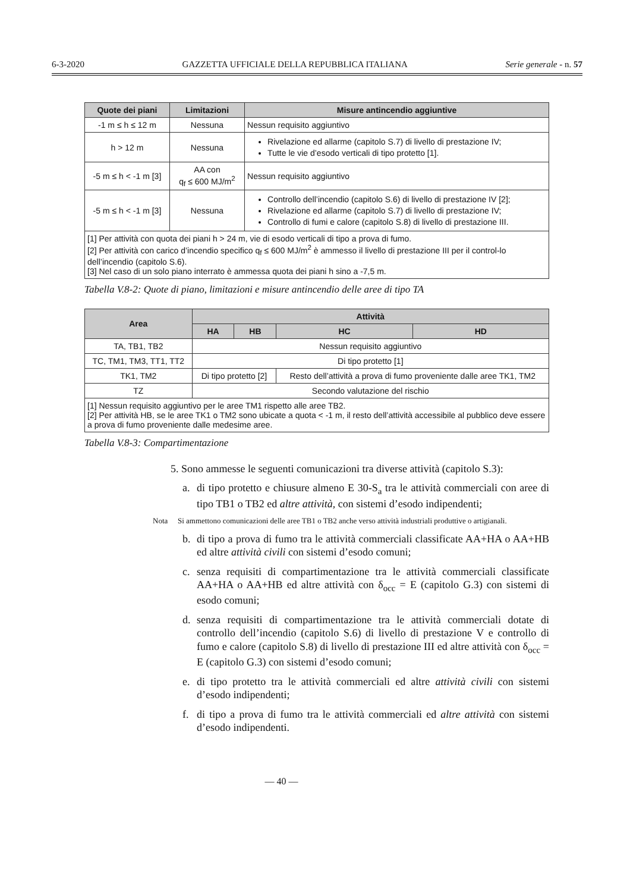6-3-2020 GAZZETTA UFFICIALE DELLA REPUBBLICA ITALIANA Serie generale - n. 57
| Quote dei piani | Limitazioni | Misure antincendio aggiuntive |
| --- | --- | --- |
| -1 m ≤ h ≤ 12 m | Nessuna | Nessun requisito aggiuntivo |
| h > 12 m | Nessuna | Rivelazione ed allarme (capitolo S.7) di livello di prestazione IV; Tutte le vie d’esodo verticali di tipo protetto [1]. |
| -5 m ≤ h < -1 m [3] | AA con q<sub>f</sub> ≤ 600 MJ/m<sup>2</sup> | Nessun requisito aggiuntivo |
| -5 m ≤ h < -1 m [3] | Nessuna | Controllo dell’incendio (capitolo S.6) di livello di prestazione IV [2]; Rivelazione ed allarme (capitolo S.7) di livello di prestazione IV; Controllo di fumi e calore (capitolo S.8) di livello di prestazione III. |
| [1] Per attività con quota dei piani h > 24 m, vie di esodo verticali di tipo a prova di fumo. [2] Per attività con carico d’incendio specifico q<sub>f</sub> ≤ 600 MJ/m<sup>2</sup> è ammesso il livello di prestazione III per il control-lo dell’incendio (capitolo S.6). [3] Nel caso di un solo piano interrato è ammessa quota dei piani h sino a -7,5 m. | | |
Tabella V.8-2: Quote di piano, limitazioni e misure antincendio delle aree di tipo TA
| Area | Attività | | | |
| --- | --- | --- | --- | --- |
| | HA | HB | HC | HD |
| TA, TB1, TB2 | Nessun requisito aggiuntivo | | | |
| TC, TM1, TM3, TT1, TT2 | Di tipo protetto [1] | | | |
| TK1, TM2 | Di tipo protetto [2] | | Resto dell’attività a prova di fumo proveniente dalle aree TK1, TM2 | |
| TZ | Secondo valutazione del rischio | | | |
| [1] Nessun requisito aggiuntivo per le aree TM1 rispetto alle aree TB2. [2] Per attività HB, se le aree TK1 o TM2 sono ubicate a quota < -1 m, il resto dell’attività accessibile al pubblico deve essere a prova di fumo proveniente dalle medesime aree. | | | | |
Tabella V.8-3: Compartimentazione
5. Sono ammesse le seguenti comunicazioni tra diverse attività (capitolo S.3):
a. di tipo protetto e chiusure almeno E 30-S<sub>a</sub> tra le attività commerciali con aree di tipo TB1 o TB2 ed altre attività, con sistemi d’esodo indipendenti;
Nota Si ammettono comunicazioni delle aree TB1 o TB2 anche verso attività industriali produttive o artigianali.
b. di tipo a prova di fumo tra le attività commerciali classificate AA+HA o AA+HB ed altre attività civili con sistemi d’esodo comuni;
c. senza requisiti di compartimentazione tra le attività commerciali classificate AA+HA o AA+HB ed altre attività con δ<sub>occ</sub> = E (capitolo G.3) con sistemi di esodo comuni;
d. senza requisiti di compartimentazione tra le attività commerciali dotate di controllo dell’incendio (capitolo S.6) di livello di prestazione V e controllo di fumo e calore (capitolo S.8) di livello di prestazione III ed altre attività con δ<sub>occ</sub> = E (capitolo G.3) con sistemi d’esodo comuni;
e. di tipo protetto tra le attività commerciali ed altre attività civili con sistemi d’esodo indipendenti;
f. di tipo a prova di fumo tra le attività commerciali ed altre attività con sistemi d’esodo indipendenti.
— 40 —